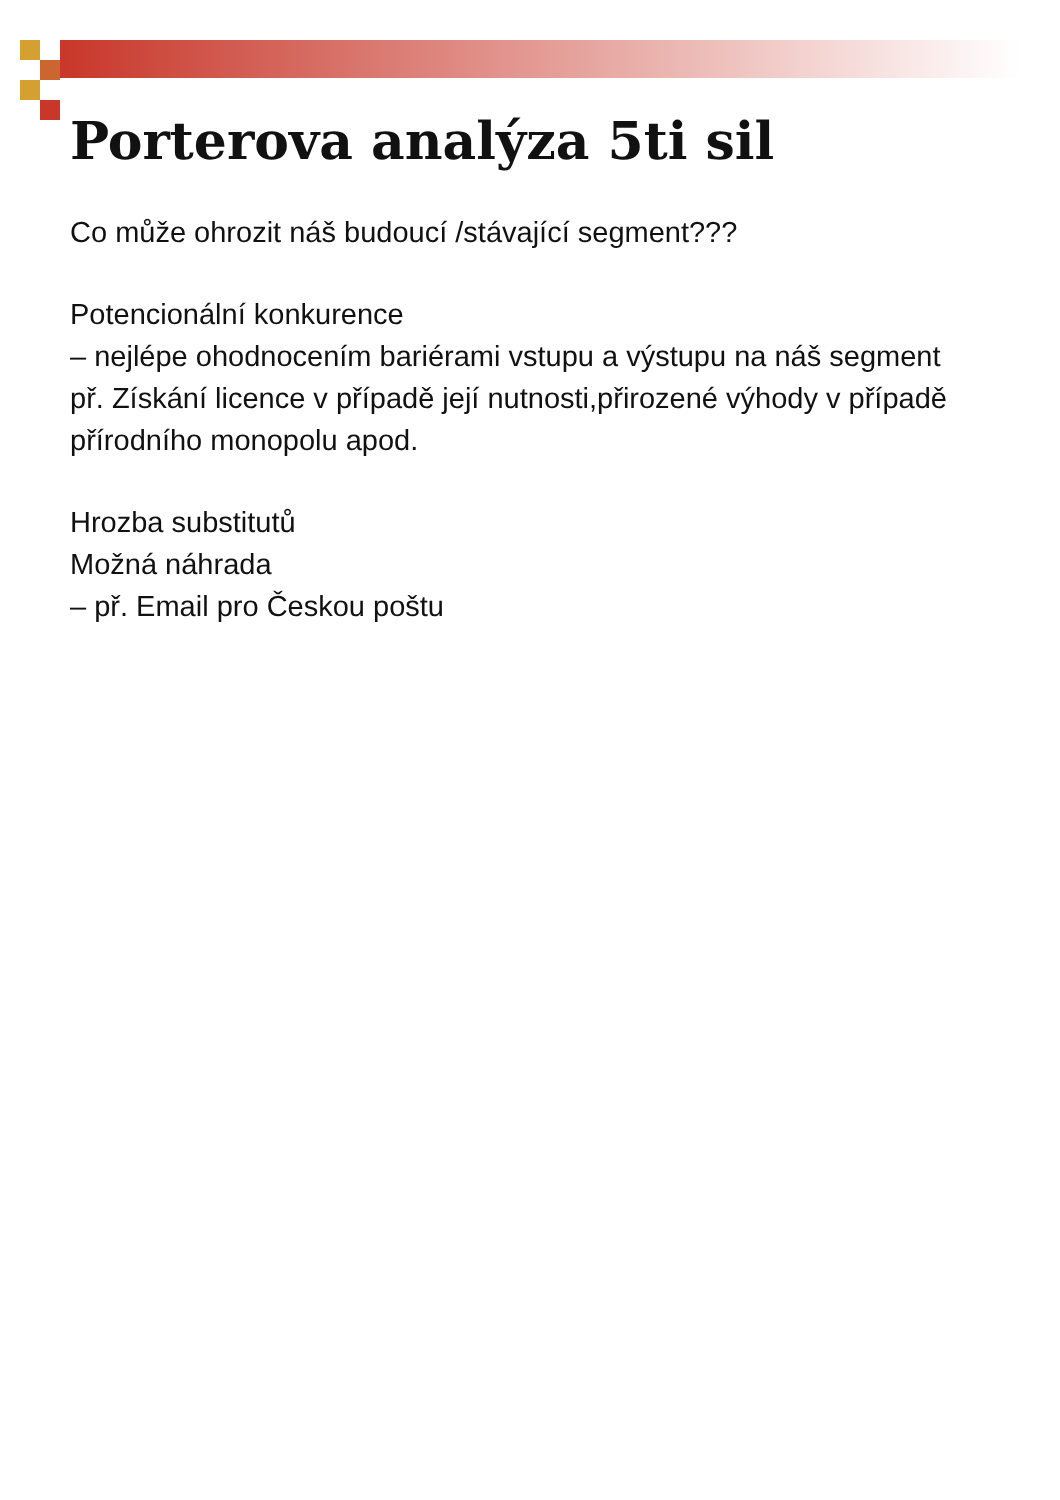Porterova analýza 5ti sil
Co může ohrozit náš budoucí /stávající segment???
Potencionální konkurence
– nejlépe ohodnocením bariérami vstupu a výstupu na náš segment
př. Získání licence v případě její nutnosti,přirozené výhody v případě přírodního monopolu apod.
Hrozba substitutů
Možná náhrada
– př. Email pro Českou poštu